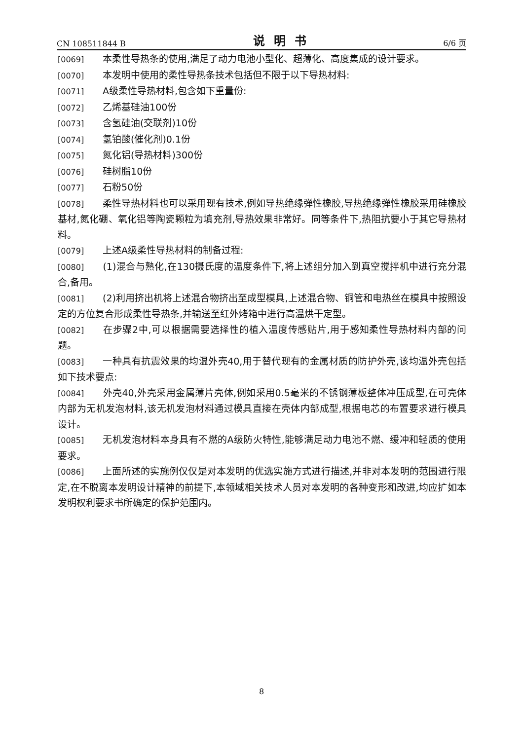CN 108511844 B 说明书 6/6 页
[0069] 本柔性导热条的使用,满足了动力电池小型化、超薄化、高度集成的设计要求。
[0070] 本发明中使用的柔性导热条技术包括但不限于以下导热材料:
[0071] A级柔性导热材料,包含如下重量份:
[0072] 乙烯基硅油100份
[0073] 含氢硅油(交联剂)10份
[0074] 氢铂酸(催化剂)0.1份
[0075] 氮化铝(导热材料)300份
[0076] 硅树脂10份
[0077] 石粉50份
[0078] 柔性导热材料也可以采用现有技术,例如导热绝缘弹性橡胶,导热绝缘弹性橡胶采用硅橡胶基材,氮化硼、氧化铝等陶瓷颗粒为填充剂,导热效果非常好。同等条件下,热阻抗要小于其它导热材料。
[0079] 上述A级柔性导热材料的制备过程:
[0080] (1)混合与熟化,在130摄氏度的温度条件下,将上述组分加入到真空搅拌机中进行充分混合,备用。
[0081] (2)利用挤出机将上述混合物挤出至成型模具,上述混合物、铜管和电热丝在模具中按照设定的方位复合形成柔性导热条,并输送至红外烤箱中进行高温烘干定型。
[0082] 在步骤2中,可以根据需要选择性的植入温度传感贴片,用于感知柔性导热材料内部的问题。
[0083] 一种具有抗震效果的均温外壳40,用于替代现有的金属材质的防护外壳,该均温外壳包括如下技术要点:
[0084] 外壳40,外壳采用金属薄片壳体,例如采用0.5毫米的不锈钢薄板整体冲压成型,在可壳体内部为无机发泡材料,该无机发泡材料通过模具直接在壳体内部成型,根据电芯的布置要求进行模具设计。
[0085] 无机发泡材料本身具有不燃的A级防火特性,能够满足动力电池不燃、缓冲和轻质的使用要求。
[0086] 上面所述的实施例仅仅是对本发明的优选实施方式进行描述,并非对本发明的范围进行限定,在不脱离本发明设计精神的前提下,本领域相关技术人员对本发明的各种变形和改进,均应扩如本发明权利要求书所确定的保护范围内。
8